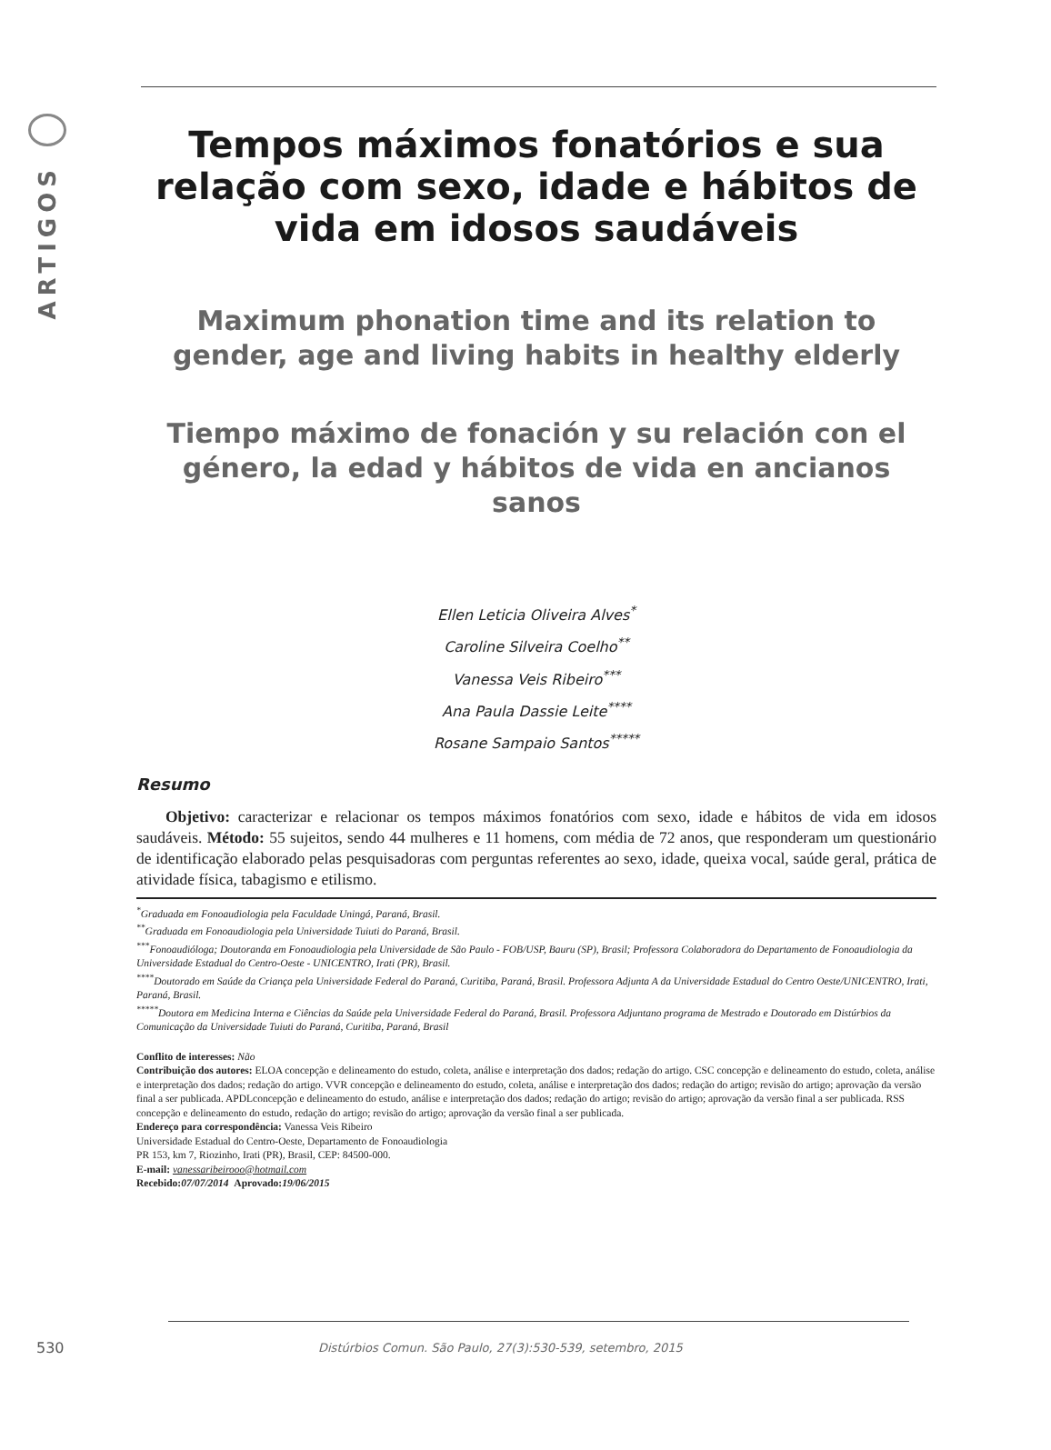ARTIGOS
Tempos máximos fonatórios e sua relação com sexo, idade e hábitos de vida em idosos saudáveis
Maximum phonation time and its relation to gender, age and living habits in healthy elderly
Tiempo máximo de fonación y su relación con el género, la edad y hábitos de vida en ancianos sanos
Ellen Leticia Oliveira Alves<sup>*</sup>
Caroline Silveira Coelho<sup>**</sup>
Vanessa Veis Ribeiro<sup>***</sup>
Ana Paula Dassie Leite<sup>****</sup>
Rosane Sampaio Santos<sup>*****</sup>
Resumo
Objetivo: caracterizar e relacionar os tempos máximos fonatórios com sexo, idade e hábitos de vida em idosos saudáveis. Método: 55 sujeitos, sendo 44 mulheres e 11 homens, com média de 72 anos, que responderam um questionário de identificação elaborado pelas pesquisadoras com perguntas referentes ao sexo, idade, queixa vocal, saúde geral, prática de atividade física, tabagismo e etilismo.
<sup>*</sup> Graduada em Fonoaudiologia pela Faculdade Uningá, Paraná, Brasil.
<sup>**</sup> Graduada em Fonoaudiologia pela Universidade Tuiuti do Paraná, Brasil.
<sup>***</sup> Fonoaudióloga; Doutoranda em Fonoaudiologia pela Universidade de São Paulo - FOB/USP, Bauru (SP), Brasil; Professora Colaboradora do Departamento de Fonoaudiologia da Universidade Estadual do Centro-Oeste - UNICENTRO, Irati (PR), Brasil.
<sup>****</sup>Doutorado em Saúde da Criança pela Universidade Federal do Paraná, Curitiba, Paraná, Brasil. Professora Adjunta A da Universidade Estadual do Centro Oeste/UNICENTRO, Irati, Paraná, Brasil.
<sup>*****</sup>Doutora em Medicina Interna e Ciências da Saúde pela Universidade Federal do Paraná, Brasil. Professora Adjuntano programa de Mestrado e Doutorado em Distúrbios da Comunicação da Universidade Tuiuti do Paraná, Curitiba, Paraná, Brasil
Conflito de interesses: Não
Contribuição dos autores: ELOA concepção e delineamento do estudo, coleta, análise e interpretação dos dados; redação do artigo. CSC concepção e delineamento do estudo, coleta, análise e interpretação dos dados; redação do artigo. VVR concepção e delineamento do estudo, coleta, análise e interpretação dos dados; redação do artigo; revisão do artigo; aprovação da versão final a ser publicada. APDLconcepção e delineamento do estudo, análise e interpretação dos dados; redação do artigo; revisão do artigo; aprovação da versão final a ser publicada. RSS concepção e delineamento do estudo, redação do artigo; revisão do artigo; aprovação da versão final a ser publicada.
Endereço para correspondência: Vanessa Veis Ribeiro
Universidade Estadual do Centro-Oeste, Departamento de Fonoaudiologia
PR 153, km 7, Riozinho, Irati (PR), Brasil, CEP: 84500-000.
E-mail: vanessaribeirooo@hotmail.com
Recebido:07/07/2014 Aprovado:19/06/2015
530 Distúrbios Comun. São Paulo, 27(3):530-539, setembro, 2015